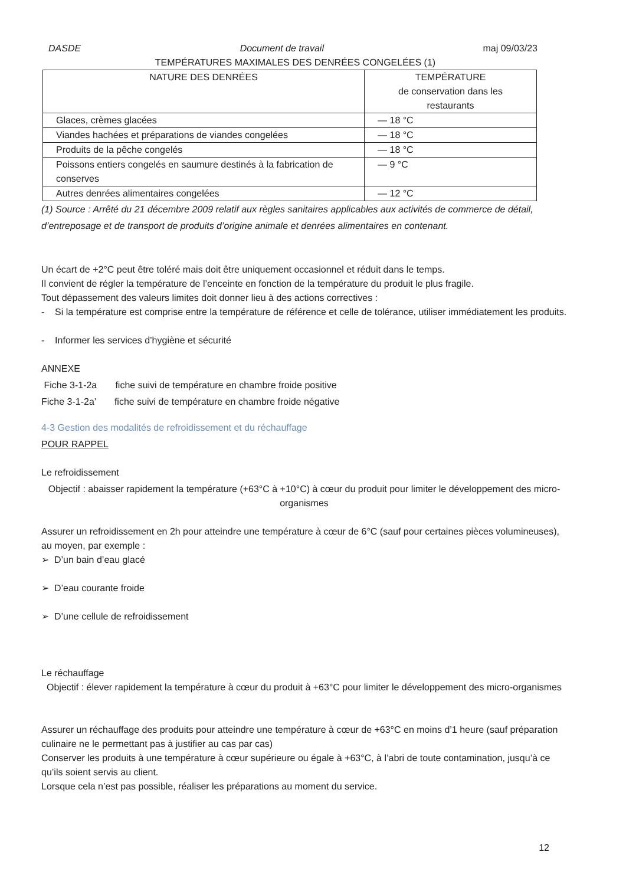DASDE Document de travail maj 09/03/23
TEMPÉRATURES MAXIMALES DES DENRÉES CONGELÉES (1)
| NATURE DES DENRÉES | TEMPÉRATURE de conservation dans les restaurants |
| --- | --- |
| Glaces, crèmes glacées | — 18 °C |
| Viandes hachées et préparations de viandes congelées | — 18 °C |
| Produits de la pêche congelés | — 18 °C |
| Poissons entiers congelés en saumure destinés à la fabrication de conserves | — 9 °C |
| Autres denrées alimentaires congelées | — 12 °C |
(1) Source : Arrêté du 21 décembre 2009 relatif aux règles sanitaires applicables aux activités de commerce de détail, d’entreposage et de transport de produits d’origine animale et denrées alimentaires en contenant.
Un écart de +2°C peut être toléré mais doit être uniquement occasionnel et réduit dans le temps.
Il convient de régler la température de l’enceinte en fonction de la température du produit le plus fragile.
Tout dépassement des valeurs limites doit donner lieu à des actions correctives :
- Si la température est comprise entre la température de référence et celle de tolérance, utiliser immédiatement les produits.
- Informer les services d’hygiène et sécurité
ANNEXE
Fiche 3-1-2a fiche suivi de température en chambre froide positive
Fiche 3-1-2a’ fiche suivi de température en chambre froide négative
4-3 Gestion des modalités de refroidissement et du réchauffage
POUR RAPPEL
Le refroidissement
Objectif : abaisser rapidement la température (+63°C à +10°C) à cœur du produit pour limiter le développement des micro-organismes
Assurer un refroidissement en 2h pour atteindre une température à cœur de 6°C (sauf pour certaines pièces volumineuses), au moyen, par exemple :
➢ D’un bain d’eau glacé
➢ D’eau courante froide
➢ D’une cellule de refroidissement
Le réchauffage
Objectif : élever rapidement la température à cœur du produit à +63°C pour limiter le développement des micro-organismes
Assurer un réchauffage des produits pour atteindre une température à cœur de +63°C en moins d’1 heure (sauf préparation culinaire ne le permettant pas à justifier au cas par cas)
Conserver les produits à une température à cœur supérieure ou égale à +63°C, à l’abri de toute contamination, jusqu’à ce qu’ils soient servis au client.
Lorsque cela n’est pas possible, réaliser les préparations au moment du service.
12